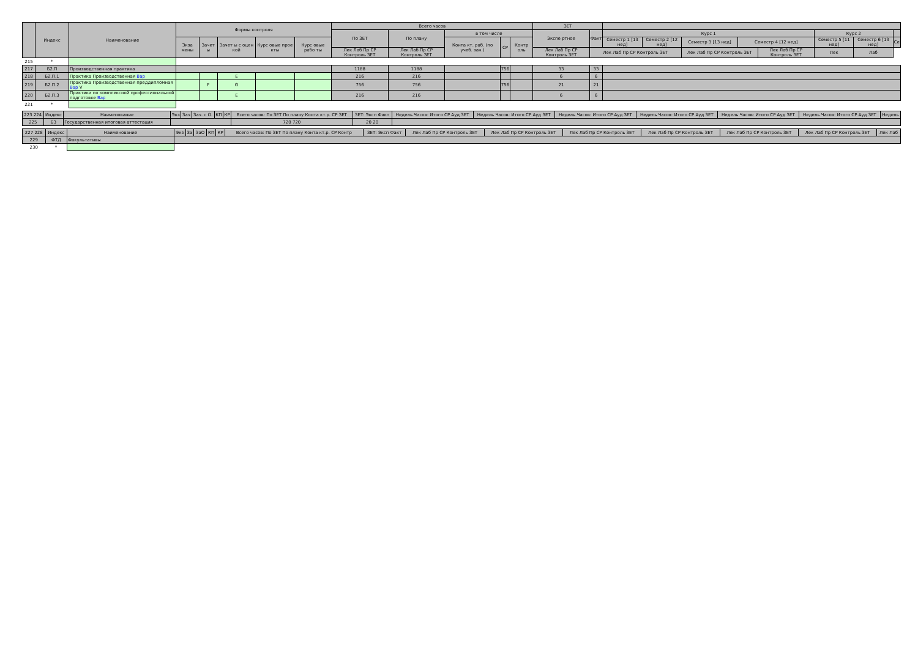| | Индекс | Наименование | Формы контроля | | | | | Всего часов | | | | | ЗЕТ | | | | | | | | | | |
| --- | --- | --- | --- | --- | --- | --- | --- | --- | --- | --- | --- | --- | --- | --- | --- | --- | --- | --- | --- | --- | --- | --- | --- |
| | | | | | | | | По ЗЕТ | По плану | в том числе | | | Экспе ртное | Факт | Курс 1 | | | | | Курс 2 | | | |
| | | | Экза мены | Зачет ы | Зачет ы с оцен кой | Курс овые прое кты | Курс овые рабо ты | | | Конта кт. раб. (по учеб. зан.) | СР | Контр оль | | | Семестр 1 [13 нед] | Семестр 2 [12 нед] | Семестр 3 [13 нед] | Семестр 4 [12 нед] | | Семестр 5 [11 нед] | | Семестр 6 [13 нед] | Се |
| | | | | | | | | Лек Лаб Пр СР Контроль ЗЕТ | Лек Лаб Пр СР Контроль ЗЕТ | | | | Лек Лаб Пр СР Контроль ЗЕТ | Лек Лаб Пр СР Контроль ЗЕТ | | | Лек Лаб Пр СР Контроль ЗЕТ | | Лек Лаб Пр СР Контроль ЗЕТ | | Лек | Лаб | |
| 215 | * | | | | | | | | | | | | | | | | | | | | | | |
| 217 | Б2.П | Производственная практика | | | | | | 1188 | 1188 | | 756 | | 33 | 33 | | | | | | | | | |
| 218 | Б2.П.1 | Практика Производственная Вар | | | E | | | 216 | 216 | | | | 6 | 6 | | | | | | | | | |
| 219 | Б2.П.2 | Практика Производственная преддипломная Вар V | | F | G | | | 756 | 756 | | 756 | | 21 | 21 | | | | | | | | | |
| 220 | Б2.П.3 | Практика по комплексной профессиональной подготовке Вар | | | E | | | 216 | 216 | | | | 6 | 6 | | | | | | | | | |
| 221 | * | | | | | | | | | | | | | | | | | | | | | | |
| 223 224 | Индекс | Наименование | Экз | Зач | Зач. с О. | КП | КР | Всего часов: По ЗЕТ По плану Конта кт.р. СР ЗЕТ | ЗЕТ: Эксп Факт | Недель Часов: Итого СР Ауд ЗЕТ | Недель Часов: Итого СР Ауд ЗЕТ | Недель Часов: Итого СР Ауд ЗЕТ | Недель Часов: Итого СР Ауд ЗЕТ | Недель Часов: Итого СР Ауд ЗЕТ | Недель Часов: Итого СР Ауд ЗЕТ | Недель |
| 225 | Б3 | Государственная итоговая аттестация | | | | | | 720 720 | 20 20 | | | | | | | |
| 227 228 | Индекс | Наименование | Экз | За | ЗаО | КП | КР | Всего часов: По ЗЕТ По плану Конта кт.р. СР Контр | ЗЕТ: Эксп Факт | Лек Лаб Пр СР Контроль ЗЕТ | Лек Лаб Пр СР Контроль ЗЕТ | Лек Лаб Пр СР Контроль ЗЕТ | Лек Лаб Пр СР Контроль ЗЕТ | Лек Лаб Пр СР Контроль ЗЕТ | Лек Лаб Пр СР Контроль ЗЕТ | Лек Лаб |
| 229 | ФТД | Факультативы | | | | | | | | | | | | | | |
| 230 | * | | | | | | | | | | | | | | | |